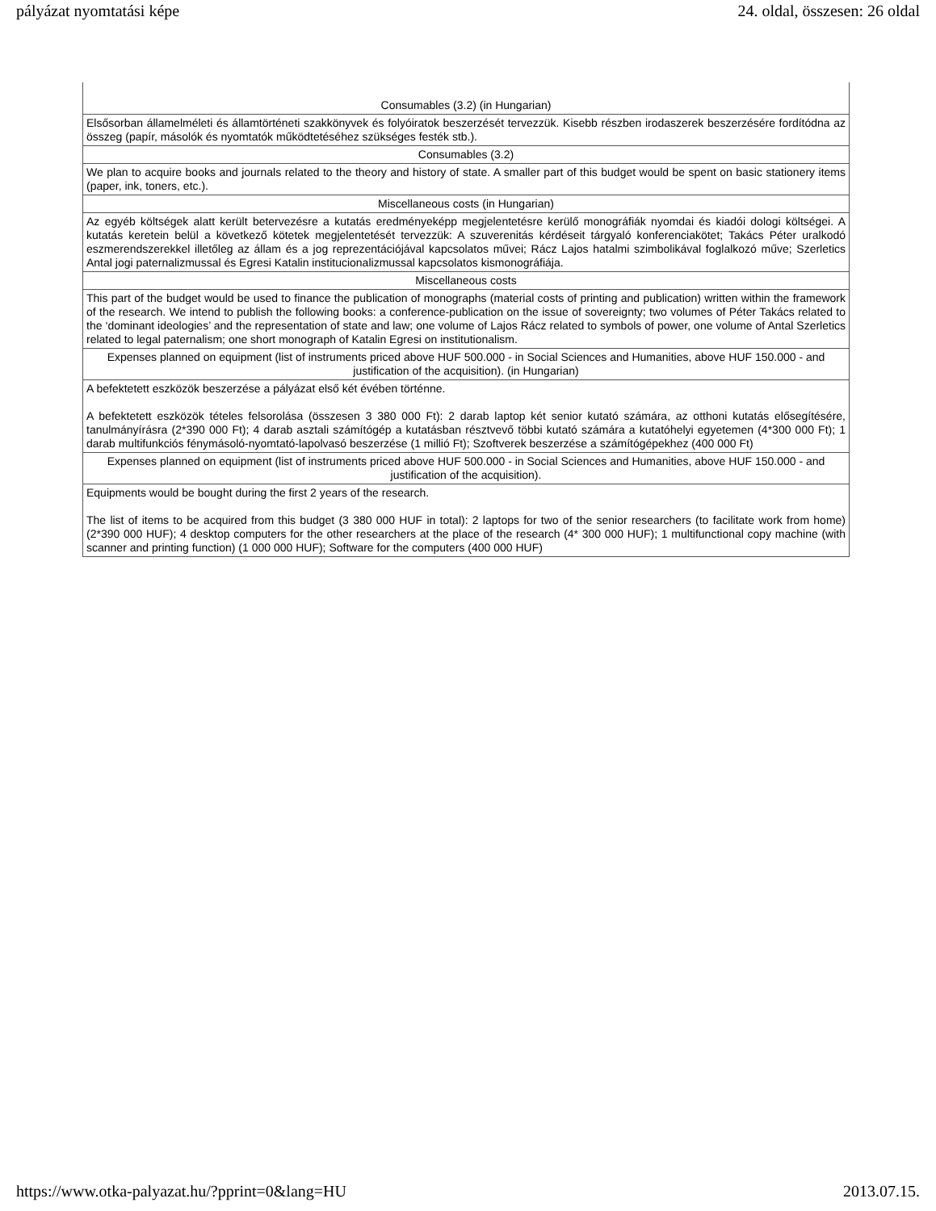pályázat nyomtatási képe 24. oldal, összesen: 26 oldal
| Consumables (3.2) (in Hungarian) |
| Elsősorban államelméleti és államtörténeti szakkönyvek és folyóiratok beszerzését tervezzük. Kisebb részben irodaszerek beszerzésére fordítódna az összeg (papír, másolók és nyomtatók működtetéséhez szükséges festék stb.). |
| Consumables (3.2) |
| We plan to acquire books and journals related to the theory and history of state. A smaller part of this budget would be spent on basic stationery items (paper, ink, toners, etc.). |
| Miscellaneous costs (in Hungarian) |
| Az egyéb költségek alatt került betervezésre a kutatás eredményeképp megjelentetésre kerülő monográfiák nyomdai és kiadói dologi költségei. A kutatás keretein belül a következő kötetek megjelentetését tervezzük: A szuverenitás kérdéseit tárgyaló konferenciakötet; Takács Péter uralkodó eszmerendszerekkel illetőleg az állam és a jog reprezentációjával kapcsolatos művei; Rácz Lajos hatalmi szimbolikával foglalkozó műve; Szerletics Antal jogi paternalizmussal és Egresi Katalin institucionalizmussal kapcsolatos kismonográfiája. |
| Miscellaneous costs |
| This part of the budget would be used to finance the publication of monographs (material costs of printing and publication) written within the framework of the research. We intend to publish the following books: a conference-publication on the issue of sovereignty; two volumes of Péter Takács related to the ‘dominant ideologies’ and the representation of state and law; one volume of Lajos Rácz related to symbols of power, one volume of Antal Szerletics related to legal paternalism; one short monograph of Katalin Egresi on institutionalism. |
| Expenses planned on equipment (list of instruments priced above HUF 500.000 - in Social Sciences and Humanities, above HUF 150.000 - and justification of the acquisition). (in Hungarian) |
| A befektetett eszközök beszerzése a pályázat első két évében történne. A befektetett eszközök tételes felsorolása (összesen 3 380 000 Ft): 2 darab laptop két senior kutató számára, az otthoni kutatás elősegítésére, tanulmányírásra (2*390 000 Ft); 4 darab asztali számítógép a kutatásban résztvevő többi kutató számára a kutatóhelyi egyetemen (4*300 000 Ft); 1 darab multifunkciós fénymásoló-nyomtató-lapolvasó beszerzése (1 millió Ft); Szoftverek beszerzése a számítógépekhez (400 000 Ft) |
| Expenses planned on equipment (list of instruments priced above HUF 500.000 - in Social Sciences and Humanities, above HUF 150.000 - and justification of the acquisition). |
| Equipments would be bought during the first 2 years of the research. The list of items to be acquired from this budget (3 380 000 HUF in total): 2 laptops for two of the senior researchers (to facilitate work from home) (2*390 000 HUF); 4 desktop computers for the other researchers at the place of the research (4* 300 000 HUF); 1 multifunctional copy machine (with scanner and printing function) (1 000 000 HUF); Software for the computers (400 000 HUF) |
https://www.otka-palyazat.hu/?pprint=0&lang=HU 2013.07.15.